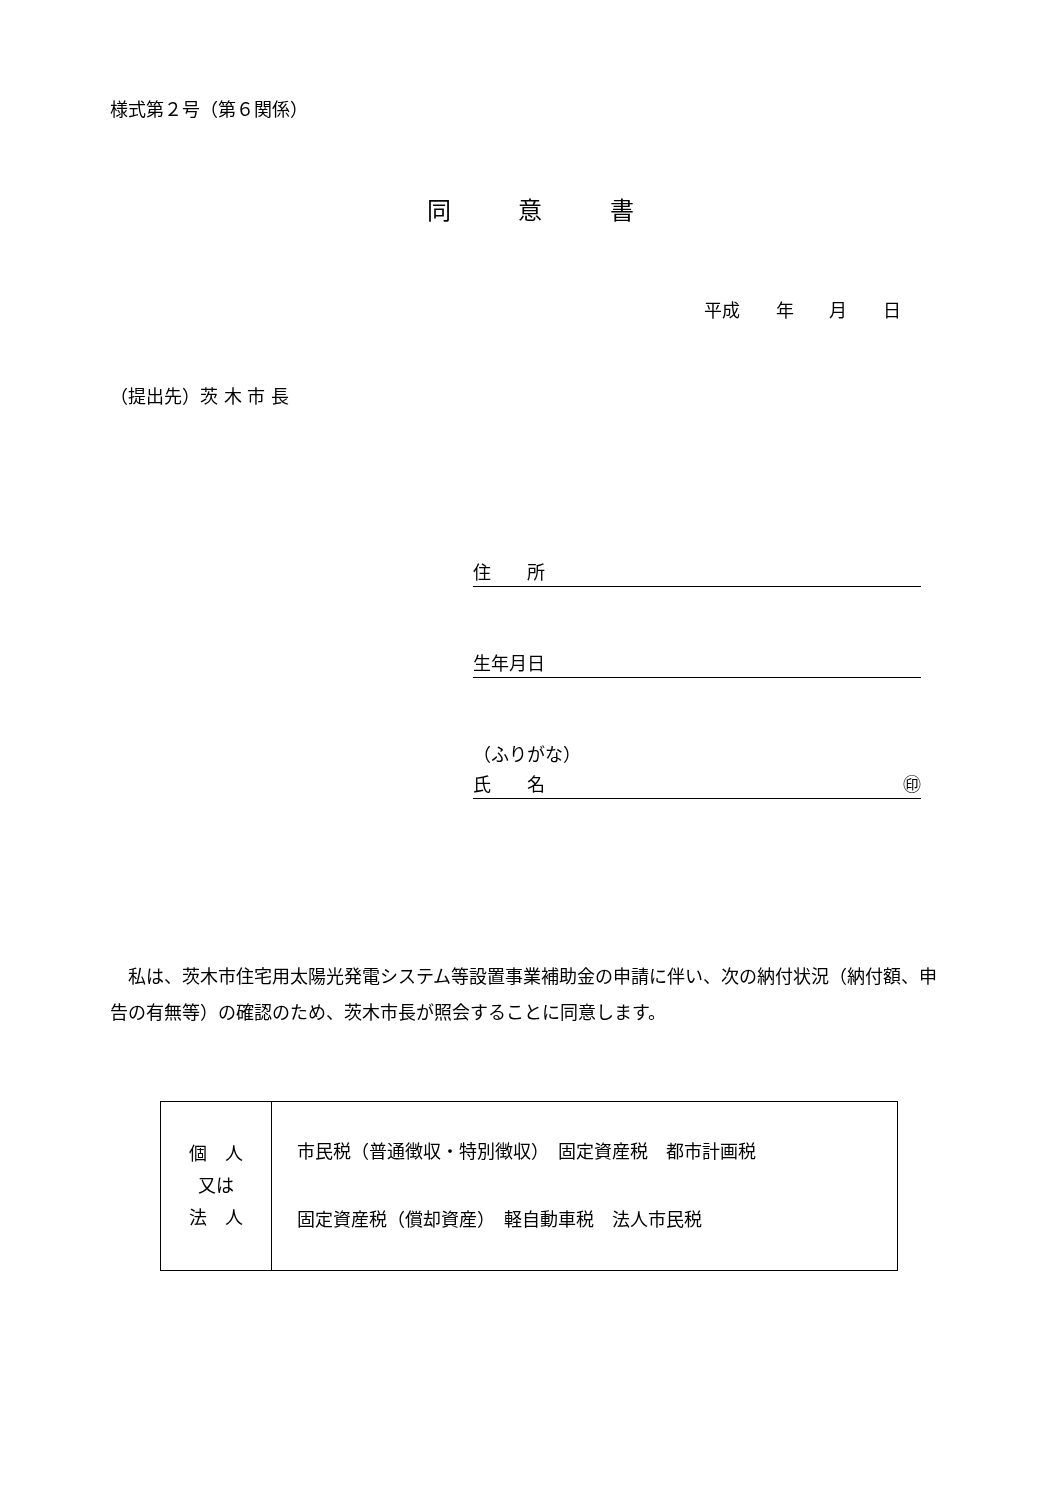様式第２号（第６関係）
同 意 書
平成 年 月 日
（提出先）茨 木 市 長
住　　所
生年月日
（ふりがな）
氏　　名 ㊞
私は、茨木市住宅用太陽光発電システム等設置事業補助金の申請に伴い、次の納付状況（納付額、申告の有無等）の確認のため、茨木市長が照会することに同意します。
| 個 人 又は 法 人 | 市民税（普通徴収・特別徴収） 固定資産税 都市計画税 固定資産税（償却資産） 軽自動車税 法人市民税 |